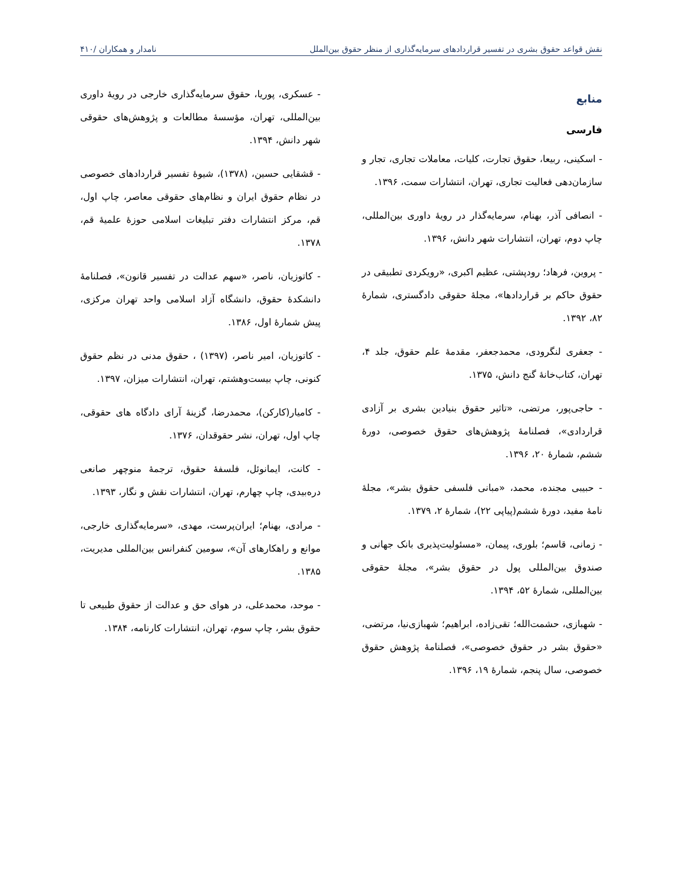نقش قواعد حقوق بشری در تفسیر قراردادهای سرمایه‌گذاری از منظر حقوق بین‌الملل نامدار و همکاران /۴۱۰
منابع
فارسی
- اسکینی، ربیعا، حقوق تجارت، کلیات، معاملات تجاری، تجار و سازمان‌دهی فعالیت تجاری، تهران، انتشارات سمت، ۱۳۹۶.
- انصافی آذر، بهنام، سرمایه‌گذار در رویهٔ داوری بین‌المللی، چاپ دوم، تهران، انتشارات شهر دانش، ۱۳۹۶.
- پروین، فرهاد؛ رودپشتی، عظیم اکبری، «رویکردی تطبیقی در حقوق حاکم بر قراردادها»، مجلهٔ حقوقی دادگستری، شمارهٔ ۸۲، ۱۳۹۲.
- جعفری لنگرودی، محمدجعفر، مقدمهٔ علم حقوق، جلد ۴، تهران، کتاب‌خانهٔ گنج دانش، ۱۳۷۵.
- حاجی‌پور، مرتضی، «تاثیر حقوق بنیادین بشری بر آزادی قراردادی»، فصلنامهٔ پژوهش‌های حقوق خصوصی، دورهٔ ششم، شمارهٔ ۲۰، ۱۳۹۶.
- حبیبی مجنده، محمد، «مبانی فلسفی حقوق بشر»، مجلهٔ نامهٔ مفید، دورهٔ ششم(پیاپی ۲۲)، شمارهٔ ۲، ۱۳۷۹.
- زمانی، قاسم؛ بلوری، پیمان، «مسئولیت‌پذیری بانک جهانی و صندوق بین‌المللی پول در حقوق بشر»، مجلهٔ حقوقی بین‌المللی، شمارهٔ ۵۲، ۱۳۹۴.
- شهبازی، حشمت‌الله؛ تقی‌زاده، ابراهیم؛ شهبازی‌نیا، مرتضی، «حقوق بشر در حقوق خصوصی»، فصلنامهٔ پژوهش حقوق خصوصی، سال پنجم، شمارهٔ ۱۹، ۱۳۹۶.
- عسکری، پوریا، حقوق سرمایه‌گذاری خارجی در رویهٔ داوری بین‌المللی، تهران، مؤسسهٔ مطالعات و پژوهش‌های حقوقی شهر دانش، ۱۳۹۴.
- قشقایی حسین، (۱۳۷۸)، شیوهٔ تفسیر قراردادهای خصوصی در نظام حقوق ایران و نظام‌های حقوقی معاصر، چاپ اول، قم، مرکز انتشارات دفتر تبلیغات اسلامی حوزهٔ علمیهٔ قم، ۱۳۷۸.
- کاتوزیان، ناصر، «سهم عدالت در تفسیر قانون»، فصلنامهٔ دانشکدهٔ حقوق، دانشگاه آزاد اسلامی واحد تهران مرکزی، پیش شمارهٔ اول، ۱۳۸۶.
- کاتوزیان، امیر ناصر، (۱۳۹۷) ، حقوق مدنی در نظم حقوق کنونی، چاپ بیست‌وهشتم، تهران، انتشارات میزان، ۱۳۹۷.
- کامیار(کارکن)، محمدرضا، گزینهٔ آرای دادگاه های حقوقی، چاپ اول، تهران، نشر حقوقدان، ۱۳۷۶.
- کانت، ایمانوئل، فلسفهٔ حقوق، ترجمهٔ منوچهر صانعی دره‌بیدی، چاپ چهارم، تهران، انتشارات نقش و نگار، ۱۳۹۳.
- مرادی، بهنام؛ ایران‌پرست، مهدی، «سرمایه‌گذاری خارجی، موانع و راهکارهای آن»، سومین کنفرانس بین‌المللی مدیریت، ۱۳۸۵.
- موحد، محمدعلی، در هوای حق و عدالت از حقوق طبیعی تا حقوق بشر، چاپ سوم، تهران، انتشارات کارنامه، ۱۳۸۴.